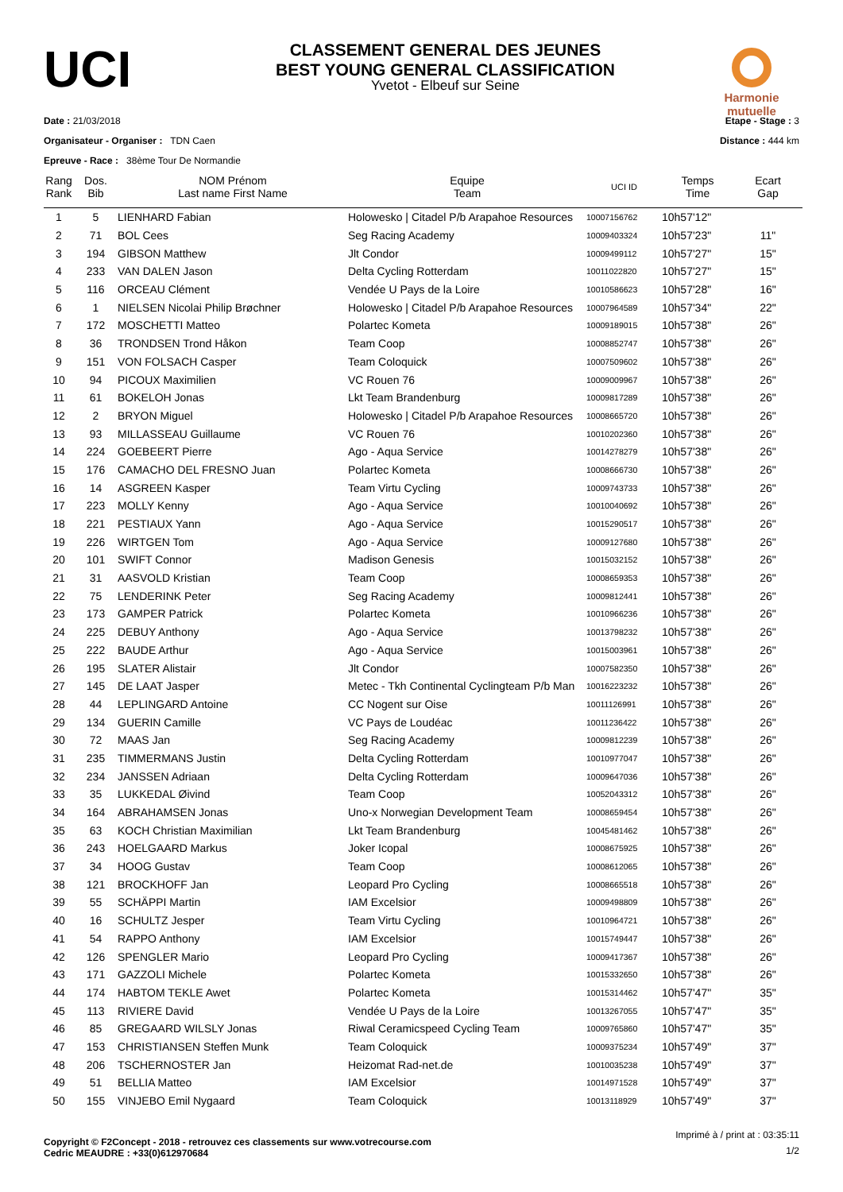UCI
CLASSEMENT GENERAL DES JEUNES
BEST YOUNG GENERAL CLASSIFICATION
Yvetot - Elbeuf sur Seine
Harmonie
mutuelle
Date : 21/03/2018
Organisateur - Organiser : TDN Caen
Epreuve - Race : 38ème Tour De Normandie
Etape - Stage : 3
Distance : 444 km
| Rang Rank | Dos. Bib | NOM Prénom Last name First Name | Equipe Team | UCI ID | Temps Time | Ecart Gap |
| --- | --- | --- | --- | --- | --- | --- |
| 1 | 5 | LIENHARD Fabian | Holowesko / Citadel P/b Arapahoe Resources | 10007156762 | 10h57'12" | |
| 2 | 71 | BOL Cees | Seg Racing Academy | 10009403324 | 10h57'23" | 11" |
| 3 | 194 | GIBSON Matthew | Jlt Condor | 10009499112 | 10h57'27" | 15" |
| 4 | 233 | VAN DALEN Jason | Delta Cycling Rotterdam | 10011022820 | 10h57'27" | 15" |
| 5 | 116 | ORCEAU Clément | Vendée U Pays de la Loire | 10010586623 | 10h57'28" | 16" |
| 6 | 1 | NIELSEN Nicolai Philip Brøchner | Holowesko / Citadel P/b Arapahoe Resources | 10007964589 | 10h57'34" | 22" |
| 7 | 172 | MOSCHETTI Matteo | Polartec Kometa | 10009189015 | 10h57'38" | 26" |
| 8 | 36 | TRONDSEN Trond Håkon | Team Coop | 10008852747 | 10h57'38" | 26" |
| 9 | 151 | VON FOLSACH Casper | Team Coloquick | 10007509602 | 10h57'38" | 26" |
| 10 | 94 | PICOUX Maximilien | VC Rouen 76 | 10009009967 | 10h57'38" | 26" |
| 11 | 61 | BOKELOH Jonas | Lkt Team Brandenburg | 10009817289 | 10h57'38" | 26" |
| 12 | 2 | BRYON Miguel | Holowesko / Citadel P/b Arapahoe Resources | 10008665720 | 10h57'38" | 26" |
| 13 | 93 | MILLASSEAU Guillaume | VC Rouen 76 | 10010202360 | 10h57'38" | 26" |
| 14 | 224 | GOEBEERT Pierre | Ago - Aqua Service | 10014278279 | 10h57'38" | 26" |
| 15 | 176 | CAMACHO DEL FRESNO Juan | Polartec Kometa | 10008666730 | 10h57'38" | 26" |
| 16 | 14 | ASGREEN Kasper | Team Virtu Cycling | 10009743733 | 10h57'38" | 26" |
| 17 | 223 | MOLLY Kenny | Ago - Aqua Service | 10010040692 | 10h57'38" | 26" |
| 18 | 221 | PESTIAUX Yann | Ago - Aqua Service | 10015290517 | 10h57'38" | 26" |
| 19 | 226 | WIRTGEN Tom | Ago - Aqua Service | 10009127680 | 10h57'38" | 26" |
| 20 | 101 | SWIFT Connor | Madison Genesis | 10015032152 | 10h57'38" | 26" |
| 21 | 31 | AASVOLD Kristian | Team Coop | 10008659353 | 10h57'38" | 26" |
| 22 | 75 | LENDERINK Peter | Seg Racing Academy | 10009812441 | 10h57'38" | 26" |
| 23 | 173 | GAMPER Patrick | Polartec Kometa | 10010966236 | 10h57'38" | 26" |
| 24 | 225 | DEBUY Anthony | Ago - Aqua Service | 10013798232 | 10h57'38" | 26" |
| 25 | 222 | BAUDE Arthur | Ago - Aqua Service | 10015003961 | 10h57'38" | 26" |
| 26 | 195 | SLATER Alistair | Jlt Condor | 10007582350 | 10h57'38" | 26" |
| 27 | 145 | DE LAAT Jasper | Metec - Tkh Continental Cyclingteam P/b Man | 10016223232 | 10h57'38" | 26" |
| 28 | 44 | LEPLINGARD Antoine | CC Nogent sur Oise | 10011126991 | 10h57'38" | 26" |
| 29 | 134 | GUERIN Camille | VC Pays de Loudéac | 10011236422 | 10h57'38" | 26" |
| 30 | 72 | MAAS Jan | Seg Racing Academy | 10009812239 | 10h57'38" | 26" |
| 31 | 235 | TIMMERMANS Justin | Delta Cycling Rotterdam | 10010977047 | 10h57'38" | 26" |
| 32 | 234 | JANSSEN Adriaan | Delta Cycling Rotterdam | 10009647036 | 10h57'38" | 26" |
| 33 | 35 | LUKKEDAL Øivind | Team Coop | 10052043312 | 10h57'38" | 26" |
| 34 | 164 | ABRAHAMSEN Jonas | Uno-x Norwegian Development Team | 10008659454 | 10h57'38" | 26" |
| 35 | 63 | KOCH Christian Maximilian | Lkt Team Brandenburg | 10045481462 | 10h57'38" | 26" |
| 36 | 243 | HOELGAARD Markus | Joker Icopal | 10008675925 | 10h57'38" | 26" |
| 37 | 34 | HOOG Gustav | Team Coop | 10008612065 | 10h57'38" | 26" |
| 38 | 121 | BROCKHOFF Jan | Leopard Pro Cycling | 10008665518 | 10h57'38" | 26" |
| 39 | 55 | SCHÄPPI Martin | IAM Excelsior | 10009498809 | 10h57'38" | 26" |
| 40 | 16 | SCHULTZ Jesper | Team Virtu Cycling | 10010964721 | 10h57'38" | 26" |
| 41 | 54 | RAPPO Anthony | IAM Excelsior | 10015749447 | 10h57'38" | 26" |
| 42 | 126 | SPENGLER Mario | Leopard Pro Cycling | 10009417367 | 10h57'38" | 26" |
| 43 | 171 | GAZZOLI Michele | Polartec Kometa | 10015332650 | 10h57'38" | 26" |
| 44 | 174 | HABTOM TEKLE Awet | Polartec Kometa | 10015314462 | 10h57'47" | 35" |
| 45 | 113 | RIVIERE David | Vendée U Pays de la Loire | 10013267055 | 10h57'47" | 35" |
| 46 | 85 | GREGAARD WILSLY Jonas | Riwal Ceramicspeed Cycling Team | 10009765860 | 10h57'47" | 35" |
| 47 | 153 | CHRISTIANSEN Steffen Munk | Team Coloquick | 10009375234 | 10h57'49" | 37" |
| 48 | 206 | TSCHERNOSTER Jan | Heizomat Rad-net.de | 10010035238 | 10h57'49" | 37" |
| 49 | 51 | BELLIA Matteo | IAM Excelsior | 10014971528 | 10h57'49" | 37" |
| 50 | 155 | VINJEBO Emil Nygaard | Team Coloquick | 10013118929 | 10h57'49" | 37" |
Copyright © F2Concept - 2018 - retrouvez ces classements sur www.votrecourse.com
Cedric MEAUDRE : +33(0)612970684
Imprimé à / print at : 03:35:11
1/2